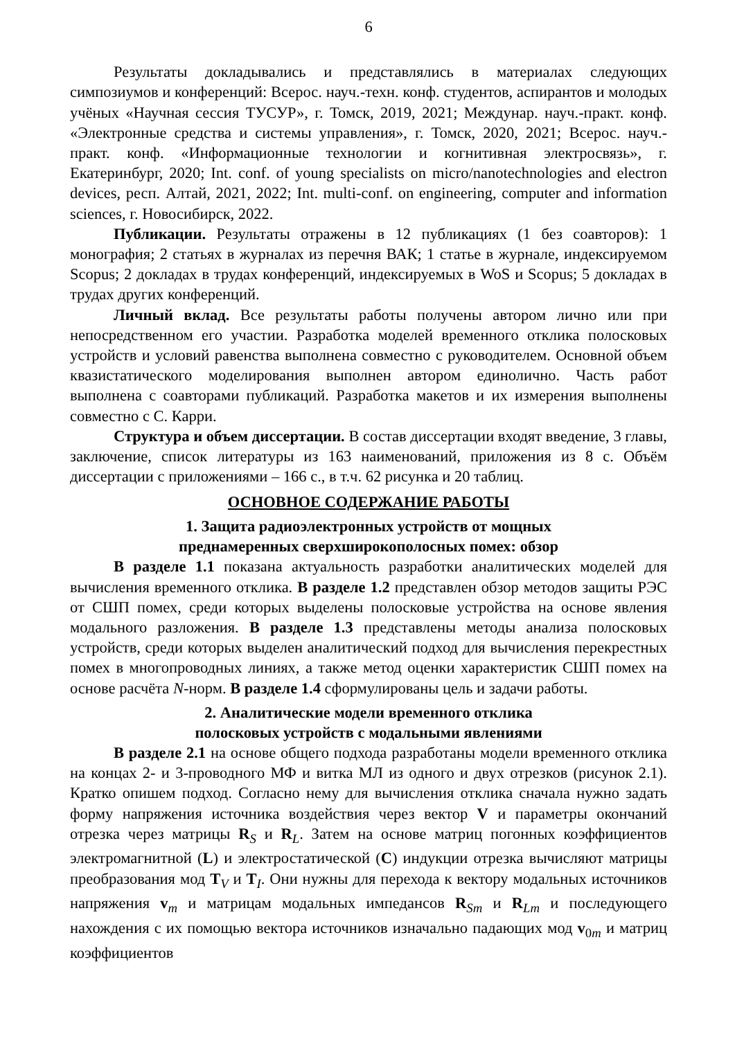6
Результаты докладывались и представлялись в материалах следующих симпозиумов и конференций: Всерос. науч.-техн. конф. студентов, аспирантов и молодых учёных «Научная сессия ТУСУР», г. Томск, 2019, 2021; Междунар. науч.-практ. конф. «Электронные средства и системы управления», г. Томск, 2020, 2021; Всерос. науч.-практ. конф. «Информационные технологии и когнитивная электросвязь», г. Екатеринбург, 2020; Int. conf. of young specialists on micro/nanotechnologies and electron devices, респ. Алтай, 2021, 2022; Int. multi-conf. on engineering, computer and information sciences, г. Новосибирск, 2022.
Публикации. Результаты отражены в 12 публикациях (1 без соавторов): 1 монография; 2 статьях в журналах из перечня ВАК; 1 статье в журнале, индексируемом Scopus; 2 докладах в трудах конференций, индексируемых в WoS и Scopus; 5 докладах в трудах других конференций.
Личный вклад. Все результаты работы получены автором лично или при непосредственном его участии. Разработка моделей временного отклика полосковых устройств и условий равенства выполнена совместно с руководителем. Основной объем квазистатического моделирования выполнен автором единолично. Часть работ выполнена с соавторами публикаций. Разработка макетов и их измерения выполнены совместно с С. Карри.
Структура и объем диссертации. В состав диссертации входят введение, 3 главы, заключение, список литературы из 163 наименований, приложения из 8 с. Объём диссертации с приложениями – 166 с., в т.ч. 62 рисунка и 20 таблиц.
ОСНОВНОЕ СОДЕРЖАНИЕ РАБОТЫ
1. Защита радиоэлектронных устройств от мощных
преднамеренных сверхширокополосных помех: обзор
В разделе 1.1 показана актуальность разработки аналитических моделей для вычисления временного отклика. В разделе 1.2 представлен обзор методов защиты РЭС от СШП помех, среди которых выделены полосковые устройства на основе явления модального разложения. В разделе 1.3 представлены методы анализа полосковых устройств, среди которых выделен аналитический подход для вычисления перекрестных помех в многопроводных линиях, а также метод оценки характеристик СШП помех на основе расчёта N-норм. В разделе 1.4 сформулированы цель и задачи работы.
2. Аналитические модели временного отклика
полосковых устройств с модальными явлениями
В разделе 2.1 на основе общего подхода разработаны модели временного отклика на концах 2- и 3-проводного МФ и витка МЛ из одного и двух отрезков (рисунок 2.1). Кратко опишем подход. Согласно нему для вычисления отклика сначала нужно задать форму напряжения источника воздействия через вектор V и параметры окончаний отрезка через матрицы R<sub>S</sub> и R<sub>L</sub>. Затем на основе матриц погонных коэффициентов электромагнитной (L) и электростатической (C) индукции отрезка вычисляют матрицы преобразования мод T<sub>V</sub> и T<sub>I</sub>. Они нужны для перехода к вектору модальных источников напряжения v<sub>m</sub> и матрицам модальных импедансов R<sub>Sm</sub> и R<sub>Lm</sub> и последующего нахождения с их помощью вектора источников изначально падающих мод v<sub>0m</sub> и матриц коэффициентов